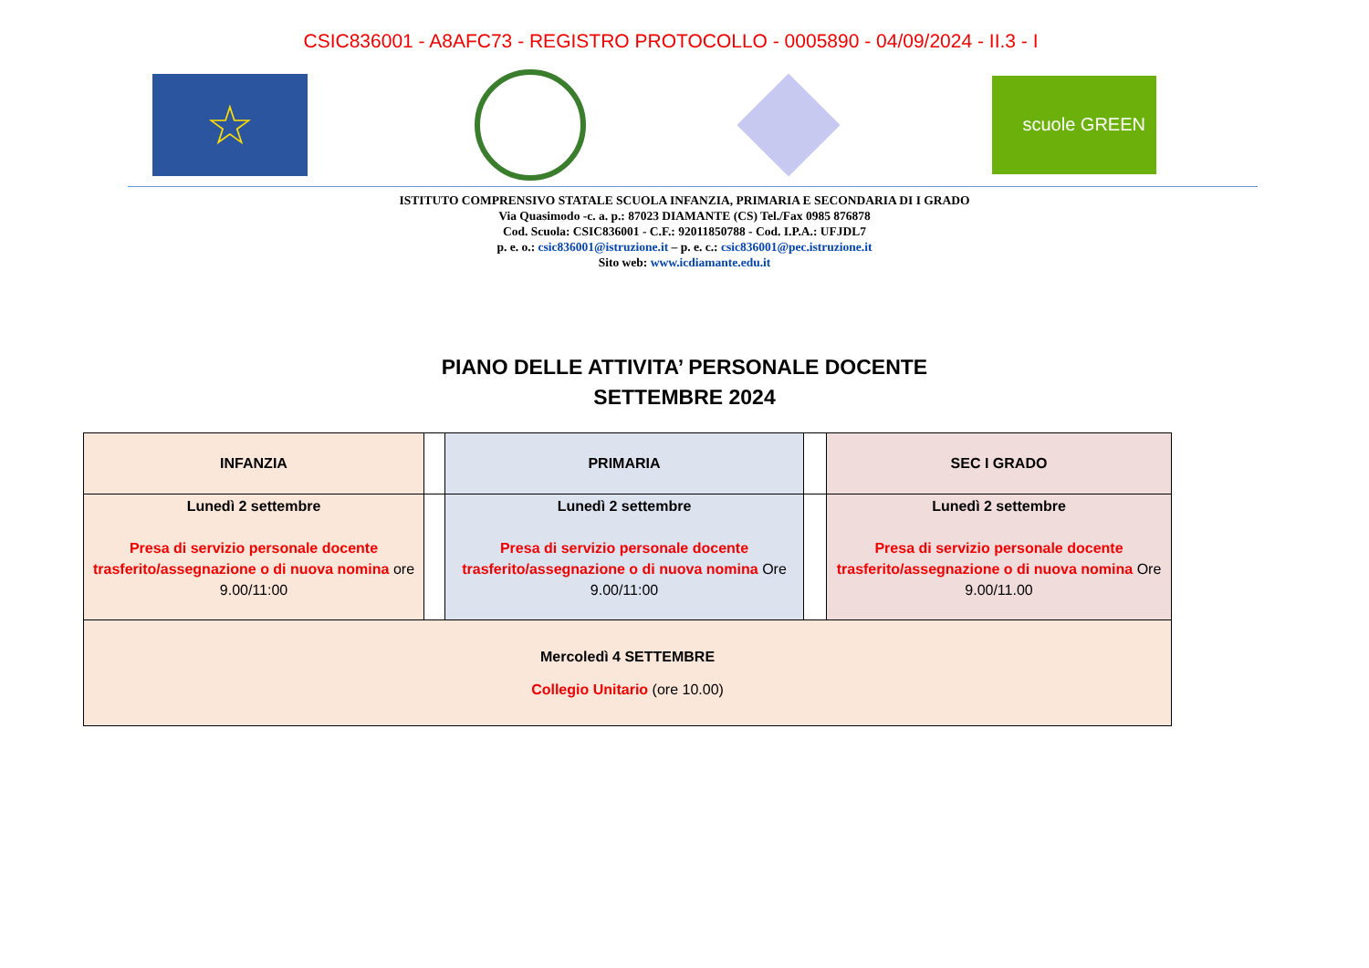CSIC836001 - A8AFC73 - REGISTRO PROTOCOLLO - 0005890 - 04/09/2024 - II.3 - I
☆
scuole GREEN
ISTITUTO COMPRENSIVO STATALE SCUOLA INFANZIA, PRIMARIA E SECONDARIA DI I GRADO
Via Quasimodo -c. a. p.: 87023 DIAMANTE (CS) Tel./Fax 0985 876878
Cod. Scuola: CSIC836001 - C.F.: 92011850788 - Cod. I.P.A.: UFJDL7
p. e. o.: csic836001@istruzione.it – p. e. c.: csic836001@pec.istruzione.it
Sito web: www.icdiamante.edu.it
PIANO DELLE ATTIVITA’ PERSONALE DOCENTE
SETTEMBRE 2024
| INFANZIA | | PRIMARIA | | SEC I GRADO |
| Lunedì 2 settembre Presa di servizio personale docente trasferito/assegnazione o di nuova nomina ore 9.00/11:00 | | Lunedì 2 settembre Presa di servizio personale docente trasferito/assegnazione o di nuova nomina Ore 9.00/11:00 | | Lunedì 2 settembre Presa di servizio personale docente trasferito/assegnazione o di nuova nomina Ore 9.00/11.00 |
| Mercoledì 4 SETTEMBRE Collegio Unitario (ore 10.00) | | | | |